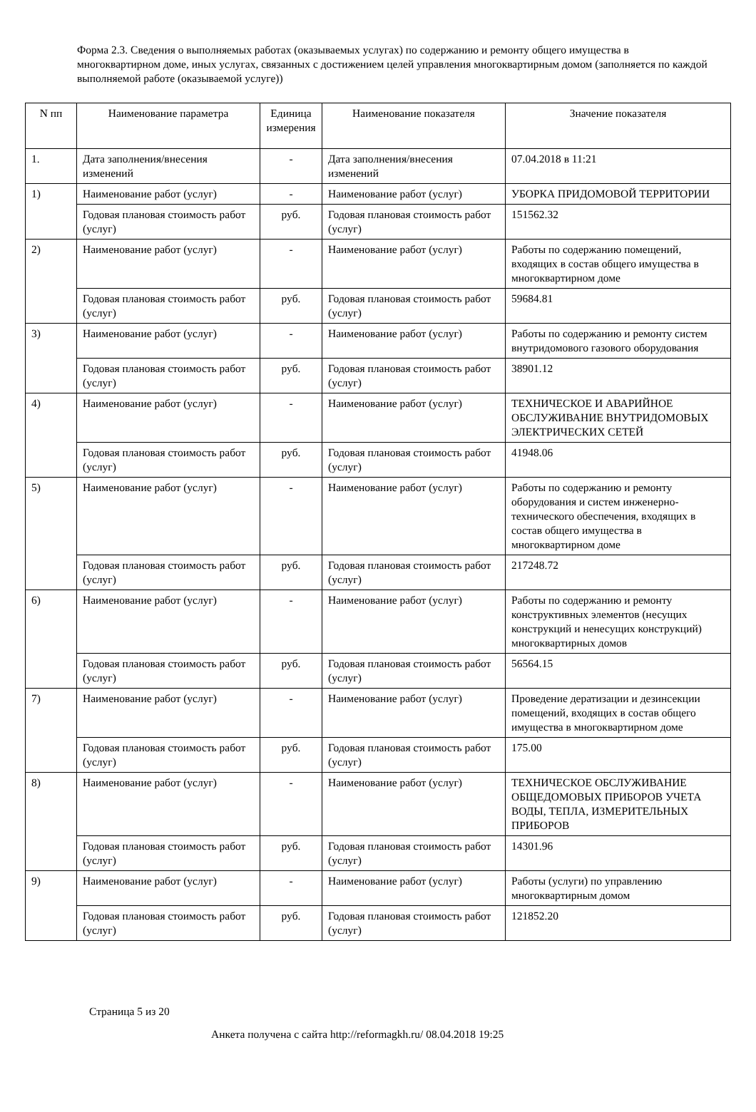Форма 2.3. Сведения о выполняемых работах (оказываемых услугах) по содержанию и ремонту общего имущества в многоквартирном доме, иных услугах, связанных с достижением целей управления многоквартирным домом (заполняется по каждой выполняемой работе (оказываемой услуге))
| N пп | Наименование параметра | Единица измерения | Наименование показателя | Значение показателя |
| --- | --- | --- | --- | --- |
| 1. | Дата заполнения/внесения изменений | - | Дата заполнения/внесения изменений | 07.04.2018 в 11:21 |
| 1) | Наименование работ (услуг) | - | Наименование работ (услуг) | УБОРКА ПРИДОМОВОЙ ТЕРРИТОРИИ |
| | Годовая плановая стоимость работ (услуг) | руб. | Годовая плановая стоимость работ (услуг) | 151562.32 |
| 2) | Наименование работ (услуг) | - | Наименование работ (услуг) | Работы по содержанию помещений, входящих в состав общего имущества в многоквартирном доме |
| | Годовая плановая стоимость работ (услуг) | руб. | Годовая плановая стоимость работ (услуг) | 59684.81 |
| 3) | Наименование работ (услуг) | - | Наименование работ (услуг) | Работы по содержанию и ремонту систем внутридомового газового оборудования |
| | Годовая плановая стоимость работ (услуг) | руб. | Годовая плановая стоимость работ (услуг) | 38901.12 |
| 4) | Наименование работ (услуг) | - | Наименование работ (услуг) | ТЕХНИЧЕСКОЕ И АВАРИЙНОЕ ОБСЛУЖИВАНИЕ ВНУТРИДОМОВЫХ ЭЛЕКТРИЧЕСКИХ СЕТЕЙ |
| | Годовая плановая стоимость работ (услуг) | руб. | Годовая плановая стоимость работ (услуг) | 41948.06 |
| 5) | Наименование работ (услуг) | - | Наименование работ (услуг) | Работы по содержанию и ремонту оборудования и систем инженерно-технического обеспечения, входящих в состав общего имущества в многоквартирном доме |
| | Годовая плановая стоимость работ (услуг) | руб. | Годовая плановая стоимость работ (услуг) | 217248.72 |
| 6) | Наименование работ (услуг) | - | Наименование работ (услуг) | Работы по содержанию и ремонту конструктивных элементов (несущих конструкций и ненесущих конструкций) многоквартирных домов |
| | Годовая плановая стоимость работ (услуг) | руб. | Годовая плановая стоимость работ (услуг) | 56564.15 |
| 7) | Наименование работ (услуг) | - | Наименование работ (услуг) | Проведение дератизации и дезинсекции помещений, входящих в состав общего имущества в многоквартирном доме |
| | Годовая плановая стоимость работ (услуг) | руб. | Годовая плановая стоимость работ (услуг) | 175.00 |
| 8) | Наименование работ (услуг) | - | Наименование работ (услуг) | ТЕХНИЧЕСКОЕ ОБСЛУЖИВАНИЕ ОБЩЕДОМОВЫХ ПРИБОРОВ УЧЕТА ВОДЫ, ТЕПЛА, ИЗМЕРИТЕЛЬНЫХ ПРИБОРОВ |
| | Годовая плановая стоимость работ (услуг) | руб. | Годовая плановая стоимость работ (услуг) | 14301.96 |
| 9) | Наименование работ (услуг) | - | Наименование работ (услуг) | Работы (услуги) по управлению многоквартирным домом |
| | Годовая плановая стоимость работ (услуг) | руб. | Годовая плановая стоимость работ (услуг) | 121852.20 |
Страница 5 из 20
Анкета получена с сайта http://reformagkh.ru/ 08.04.2018 19:25